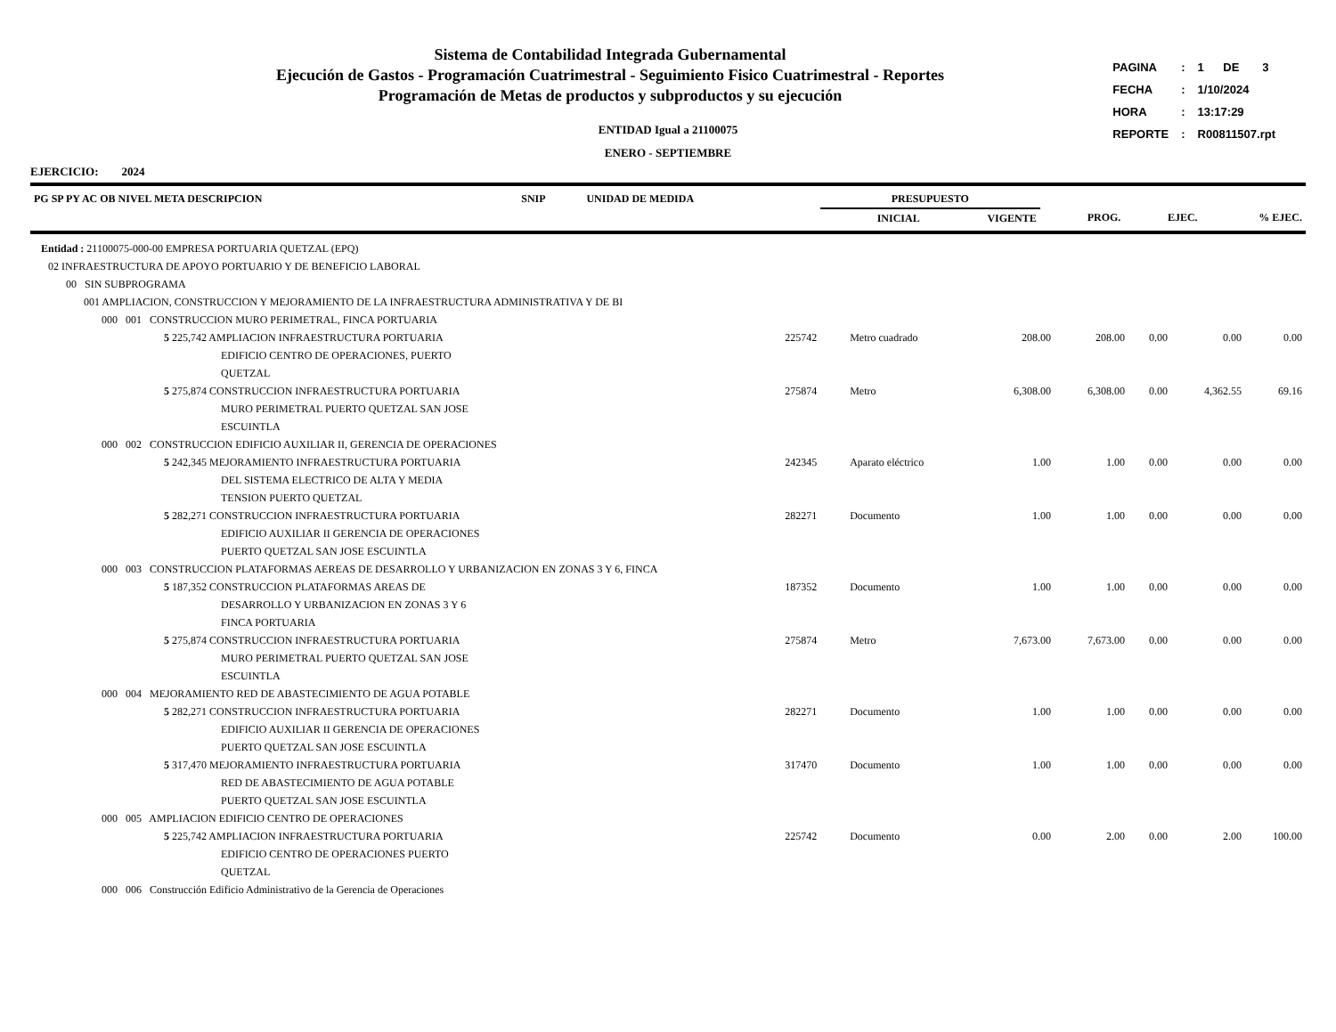Sistema de Contabilidad Integrada Gubernamental
Ejecución de Gastos - Programación Cuatrimestral - Seguimiento Fisico Cuatrimestral - Reportes
Programación de Metas de productos y subproductos y su ejecución
ENTIDAD Igual a 21100075
ENERO - SEPTIEMBRE
| PAGINA | : | 1 | DE | 3 |
| FECHA | : | 1/10/2024 | | |
| HORA | : | 13:17:29 | | |
| REPORTE | : | R00811507.rpt | | |
EJERCICIO: 2024
| PG SP PY AC OB NIVEL META DESCRIPCION | SNIP | UNIDAD DE MEDIDA | PRESUPUESTO | | | | |
| --- | --- | --- | --- | --- | --- | --- | --- |
| | | | INICIAL | VIGENTE | PROG. | EJEC. | % EJEC. |
| Entidad : 21100075-000-00 EMPRESA PORTUARIA QUETZAL (EPQ) | | | | | | | |
| 02 INFRAESTRUCTURA DE APOYO PORTUARIO Y DE BENEFICIO LABORAL | | | | | | | |
| 00 SIN SUBPROGRAMA | | | | | | | |
| 001 AMPLIACION, CONSTRUCCION Y MEJORAMIENTO DE LA INFRAESTRUCTURA ADMINISTRATIVA Y DE BI | | | | | | | |
| 000 001 CONSTRUCCION MURO PERIMETRAL, FINCA PORTUARIA | | | | | | | |
| 5 225,742 AMPLIACION INFRAESTRUCTURA PORTUARIA EDIFICIO CENTRO DE OPERACIONES, PUERTO QUETZAL | 225742 | Metro cuadrado | 208.00 | 208.00 | 0.00 | 0.00 | 0.00 |
| 5 275,874 CONSTRUCCION INFRAESTRUCTURA PORTUARIA MURO PERIMETRAL PUERTO QUETZAL SAN JOSE ESCUINTLA | 275874 | Metro | 6,308.00 | 6,308.00 | 0.00 | 4,362.55 | 69.16 |
| 000 002 CONSTRUCCION EDIFICIO AUXILIAR II, GERENCIA DE OPERACIONES | | | | | | | |
| 5 242,345 MEJORAMIENTO INFRAESTRUCTURA PORTUARIA DEL SISTEMA ELECTRICO DE ALTA Y MEDIA TENSION PUERTO QUETZAL | 242345 | Aparato eléctrico | 1.00 | 1.00 | 0.00 | 0.00 | 0.00 |
| 5 282,271 CONSTRUCCION INFRAESTRUCTURA PORTUARIA EDIFICIO AUXILIAR II GERENCIA DE OPERACIONES PUERTO QUETZAL SAN JOSE ESCUINTLA | 282271 | Documento | 1.00 | 1.00 | 0.00 | 0.00 | 0.00 |
| 000 003 CONSTRUCCION PLATAFORMAS AEREAS DE DESARROLLO Y URBANIZACION EN ZONAS 3 Y 6, FINCA | | | | | | | |
| 5 187,352 CONSTRUCCION PLATAFORMAS AREAS DE DESARROLLO Y URBANIZACION EN ZONAS 3 Y 6 FINCA PORTUARIA | 187352 | Documento | 1.00 | 1.00 | 0.00 | 0.00 | 0.00 |
| 5 275,874 CONSTRUCCION INFRAESTRUCTURA PORTUARIA MURO PERIMETRAL PUERTO QUETZAL SAN JOSE ESCUINTLA | 275874 | Metro | 7,673.00 | 7,673.00 | 0.00 | 0.00 | 0.00 |
| 000 004 MEJORAMIENTO RED DE ABASTECIMIENTO DE AGUA POTABLE | | | | | | | |
| 5 282,271 CONSTRUCCION INFRAESTRUCTURA PORTUARIA EDIFICIO AUXILIAR II GERENCIA DE OPERACIONES PUERTO QUETZAL SAN JOSE ESCUINTLA | 282271 | Documento | 1.00 | 1.00 | 0.00 | 0.00 | 0.00 |
| 5 317,470 MEJORAMIENTO INFRAESTRUCTURA PORTUARIA RED DE ABASTECIMIENTO DE AGUA POTABLE PUERTO QUETZAL SAN JOSE ESCUINTLA | 317470 | Documento | 1.00 | 1.00 | 0.00 | 0.00 | 0.00 |
| 000 005 AMPLIACION EDIFICIO CENTRO DE OPERACIONES | | | | | | | |
| 5 225,742 AMPLIACION INFRAESTRUCTURA PORTUARIA EDIFICIO CENTRO DE OPERACIONES PUERTO QUETZAL | 225742 | Documento | 0.00 | 2.00 | 0.00 | 2.00 | 100.00 |
| 000 006 Construcción Edificio Administrativo de la Gerencia de Operaciones | | | | | | | |